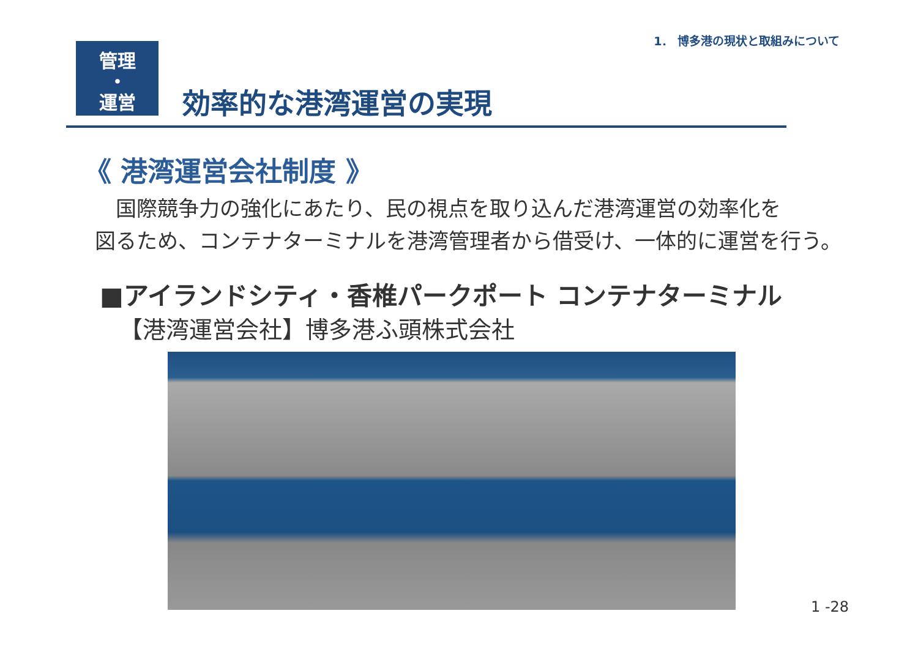1． 博多港の現状と取組みについて
管理
・
運営
効率的な港湾運営の実現
《 港湾運営会社制度 》
　国際競争力の強化にあたり、民の視点を取り込んだ港湾運営の効率化を
図るため、コンテナターミナルを港湾管理者から借受け、一体的に運営を行う。
■アイランドシティ・香椎パークポート コンテナターミナル
【港湾運営会社】博多港ふ頭株式会社
1 -28